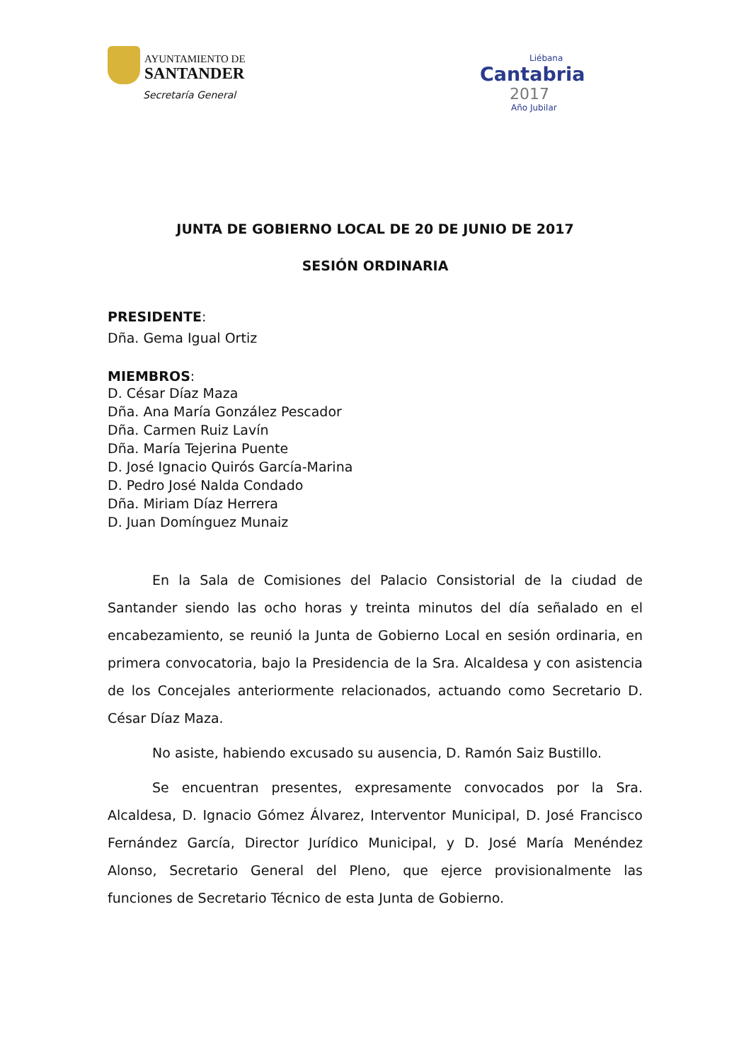AYUNTAMIENTO DE
SANTANDER
Secretaría General
Liébana
Cantabria
2017
Año Jubilar
JUNTA DE GOBIERNO LOCAL DE 20 DE JUNIO DE 2017
SESIÓN ORDINARIA
PRESIDENTE:
Dña. Gema Igual Ortiz
MIEMBROS:
D. César Díaz Maza
Dña. Ana María González Pescador
Dña. Carmen Ruiz Lavín
Dña. María Tejerina Puente
D. José Ignacio Quirós García-Marina
D. Pedro José Nalda Condado
Dña. Miriam Díaz Herrera
D. Juan Domínguez Munaiz
En la Sala de Comisiones del Palacio Consistorial de la ciudad de Santander siendo las ocho horas y treinta minutos del día señalado en el encabezamiento, se reunió la Junta de Gobierno Local en sesión ordinaria, en primera convocatoria, bajo la Presidencia de la Sra. Alcaldesa y con asistencia de los Concejales anteriormente relacionados, actuando como Secretario D. César Díaz Maza.
No asiste, habiendo excusado su ausencia, D. Ramón Saiz Bustillo.
Se encuentran presentes, expresamente convocados por la Sra. Alcaldesa, D. Ignacio Gómez Álvarez, Interventor Municipal, D. José Francisco Fernández García, Director Jurídico Municipal, y D. José María Menéndez Alonso, Secretario General del Pleno, que ejerce provisionalmente las funciones de Secretario Técnico de esta Junta de Gobierno.